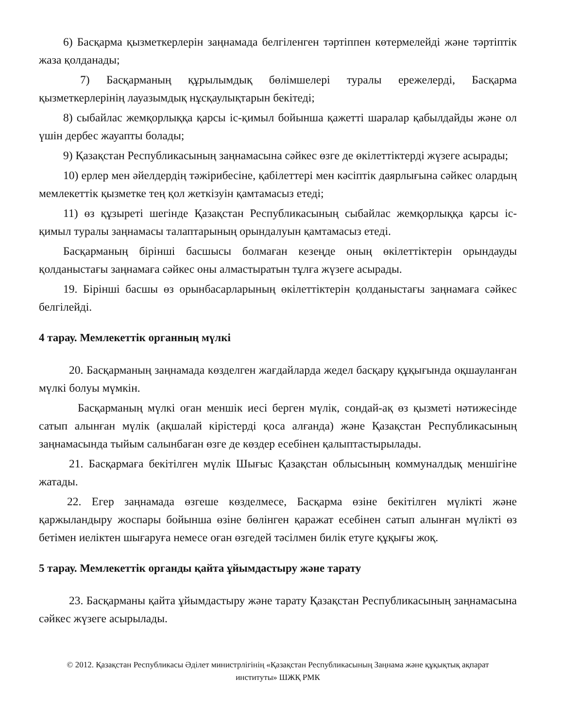6) Басқарма қызметкерлерін заңнамада белгіленген тәртіппен көтермелейді және тәртіптік жаза қолданады;
7) Басқарманың құрылымдық бөлімшелері туралы ережелерді, Басқарма қызметкерлерінің лауазымдық нұсқаулықтарын бекітеді;
8) сыбайлас жемқорлыққа қарсы іс-қимыл бойынша қажетті шаралар қабылдайды және ол үшін дербес жауапты болады;
9) Қазақстан Республикасының заңнамасына сәйкес өзге де өкілеттіктерді жүзеге асырады;
10) ерлер мен әйелдердің тәжірибесіне, қабілеттері мен кәсіптік даярлығына сәйкес олардың мемлекеттік қызметке тең қол жеткізуін қамтамасыз етеді;
11) өз құзыреті шегінде Қазақстан Республикасының сыбайлас жемқорлыққа қарсы іс-қимыл туралы заңнамасы талаптарының орындалуын қамтамасыз етеді.
Басқарманың бірінші басшысы болмаған кезеңде оның өкілеттіктерін орындауды қолданыстағы заңнамаға сәйкес оны алмастыратын тұлға жүзеге асырады.
19. Бірінші басшы өз орынбасарларының өкілеттіктерін қолданыстағы заңнамаға сәйкес белгілейді.
4 тарау. Мемлекеттік органның мүлкі
20. Басқарманың заңнамада көзделген жағдайларда жедел басқару құқығында оқшауланған мүлкі болуы мүмкін.
Басқарманың мүлкі оған меншік иесі берген мүлік, сондай-ақ өз қызметі нәтижесінде сатып алынған мүлік (ақшалай кірістерді қоса алғанда) және Қазақстан Республикасының заңнамасында тыйым салынбаған өзге де көздер есебінен қалыптастырылады.
21. Басқармаға бекітілген мүлік Шығыс Қазақстан облысының коммуналдық меншігіне жатады.
22. Егер заңнамада өзгеше көзделмесе, Басқарма өзіне бекітілген мүлікті және қаржыландыру жоспары бойынша өзіне бөлінген қаражат есебінен сатып алынған мүлікті өз бетімен иеліктен шығаруға немесе оған өзгедей тәсілмен билік етуге құқығы жоқ.
5 тарау. Мемлекеттік органды қайта ұйымдастыру және тарату
23. Басқарманы қайта ұйымдастыру және тарату Қазақстан Республикасының заңнамасына сәйкес жүзеге асырылады.
© 2012. Қазақстан Республикасы Әділет министрлігінің «Қазақстан Республикасының Заңнама және құқықтық ақпарат институты» ШЖҚ РМК